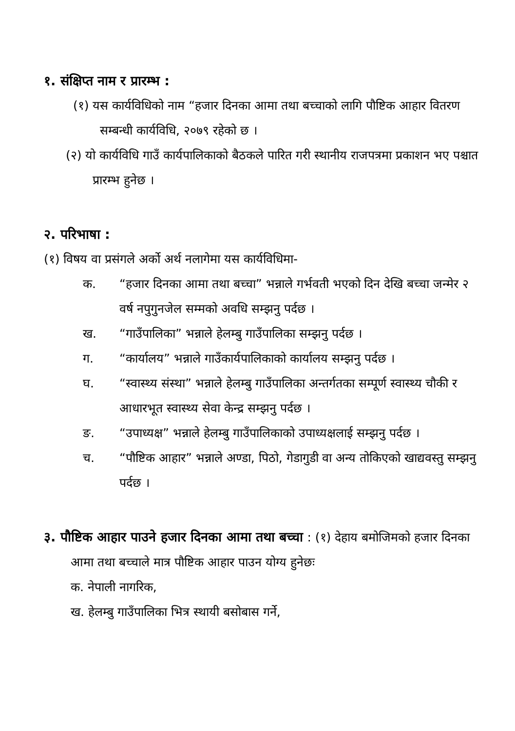१. संक्षिप्त नाम र प्रारम्भ :
(१) यस कार्यविधिको नाम “हजार दिनका आमा तथा बच्चाको लागि पौष्टिक आहार वितरण सम्बन्धी कार्यविधि, २०७९ रहेको छ ।
(२) यो कार्यविधि गाउँ कार्यपालिकाको बैठकले पारित गरी स्थानीय राजपत्रमा प्रकाशन भए पश्चात प्रारम्भ हुनेछ ।
२. परिभाषा :
(१) विषय वा प्रसंगले अर्को अर्थ नलागेमा यस कार्यविधिमा-
क. “हजार दिनका आमा तथा बच्चा” भन्नाले गर्भवती भएको दिन देखि बच्चा जन्मेर २ वर्ष नपुगुनजेल सम्मको अवधि सम्झनु पर्दछ ।
ख. “गाउँपालिका” भन्नाले हेलम्बु गाउँपालिका सम्झनु पर्दछ ।
ग. “कार्यालय” भन्नाले गाउँकार्यपालिकाको कार्यालय सम्झनु पर्दछ ।
घ. “स्वास्थ्य संस्था” भन्नाले हेलम्बु गाउँपालिका अन्तर्गतका सम्पूर्ण स्वास्थ्य चौकी र आधारभूत स्वास्थ्य सेवा केन्द्र सम्झनु पर्दछ ।
ङ. “उपाध्यक्ष” भन्नाले हेलम्बु गाउँपालिकाको उपाध्यक्षलाई सम्झनु पर्दछ ।
च. “पौष्टिक आहार” भन्नाले अण्डा, पिठो, गेडागुडी वा अन्य तोकिएको खाद्यवस्तु सम्झनु पर्दछ ।
३. पौष्टिक आहार पाउने हजार दिनका आमा तथा बच्चा : (१) देहाय बमोजिमको हजार दिनका आमा तथा बच्चाले मात्र पौष्टिक आहार पाउन योग्य हुनेछः
क. नेपाली नागरिक,
ख. हेलम्बु गाउँपालिका भित्र स्थायी बसोबास गर्ने,